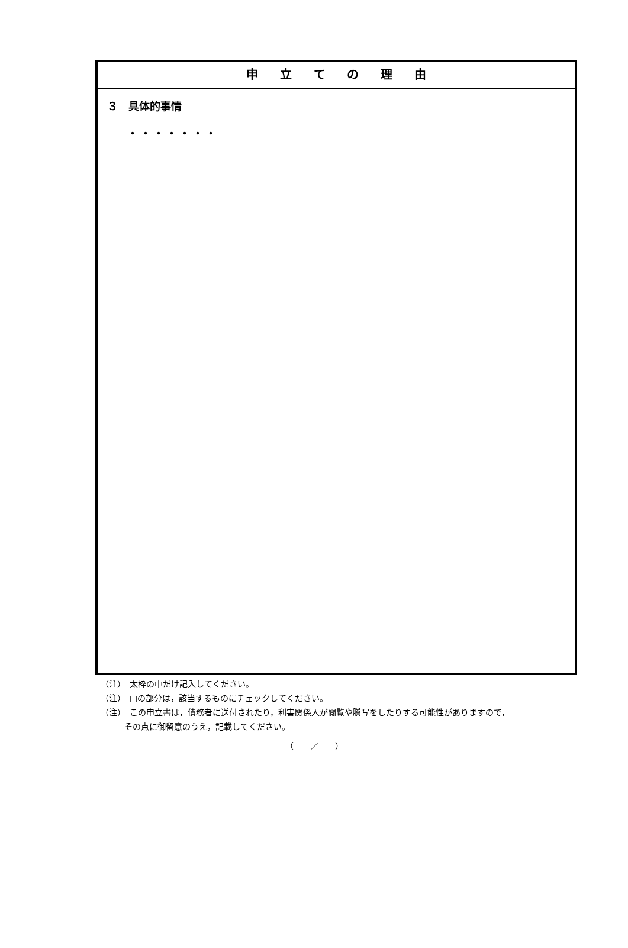申 立 て の 理 由
３　具体的事情
・・・・・・・
（注）　太枠の中だけ記入してください。
（注）　□の部分は，該当するものにチェックしてください。
（注）　この申立書は，債務者に送付されたり，利害関係人が閲覧や謄写をしたりする可能性がありますので，
その点に御留意のうえ，記載してください。
（　　／　　）